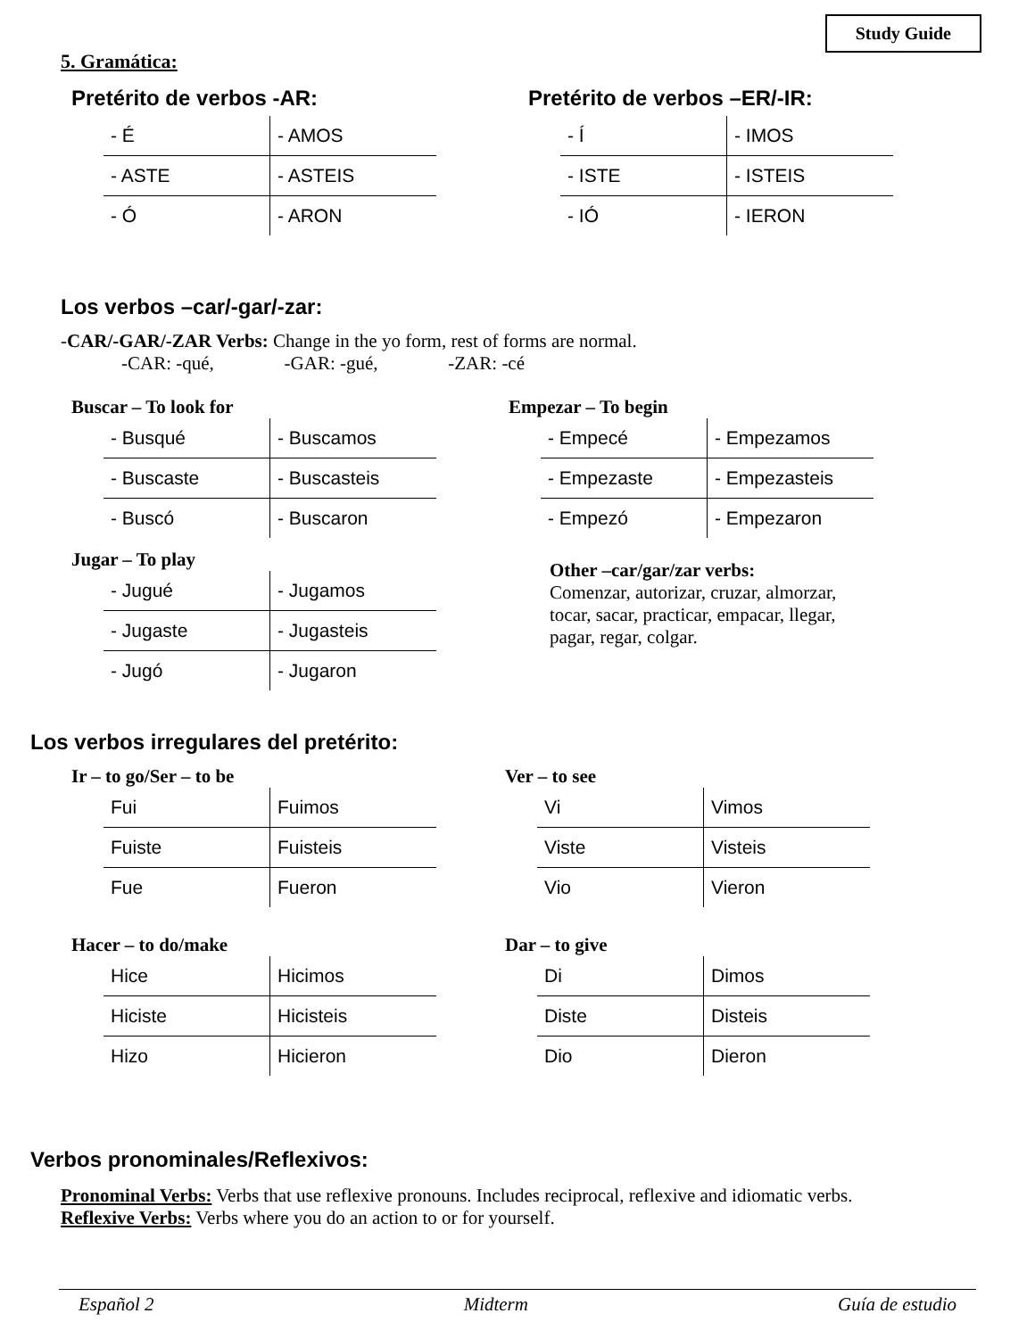Study Guide
5. Gramática:
Pretérito de verbos -AR:
| - É | - AMOS |
| - ASTE | - ASTEIS |
| - Ó | - ARON |
Pretérito de verbos –ER/-IR:
| - Í | - IMOS |
| - ISTE | - ISTEIS |
| - IÓ | - IERON |
Los verbos –car/-gar/-zar:
-CAR/-GAR/-ZAR Verbs: Change in the yo form, rest of forms are normal.
-CAR: -qué, -GAR: -gué, -ZAR: -cé
Buscar – To look for
| - Busqué | - Buscamos |
| - Buscaste | - Buscasteis |
| - Buscó | - Buscaron |
Jugar – To play
| - Jugué | - Jugamos |
| - Jugaste | - Jugasteis |
| - Jugó | - Jugaron |
Empezar – To begin
| - Empecé | - Empezamos |
| - Empezaste | - Empezasteis |
| - Empezó | - Empezaron |
Other –car/gar/zar verbs:
Comenzar, autorizar, cruzar, almorzar, tocar, sacar, practicar, empacar, llegar, pagar, regar, colgar.
Los verbos irregulares del pretérito:
Ir – to go/Ser – to be
| Fui | Fuimos |
| Fuiste | Fuisteis |
| Fue | Fueron |
Hacer – to do/make
| Hice | Hicimos |
| Hiciste | Hicisteis |
| Hizo | Hicieron |
Ver – to see
| Vi | Vimos |
| Viste | Visteis |
| Vio | Vieron |
Dar – to give
| Di | Dimos |
| Diste | Disteis |
| Dio | Dieron |
Verbos pronominales/Reflexivos:
Pronominal Verbs: Verbs that use reflexive pronouns. Includes reciprocal, reflexive and idiomatic verbs.
Reflexive Verbs: Verbs where you do an action to or for yourself.
Español 2 Midterm Guía de estudio